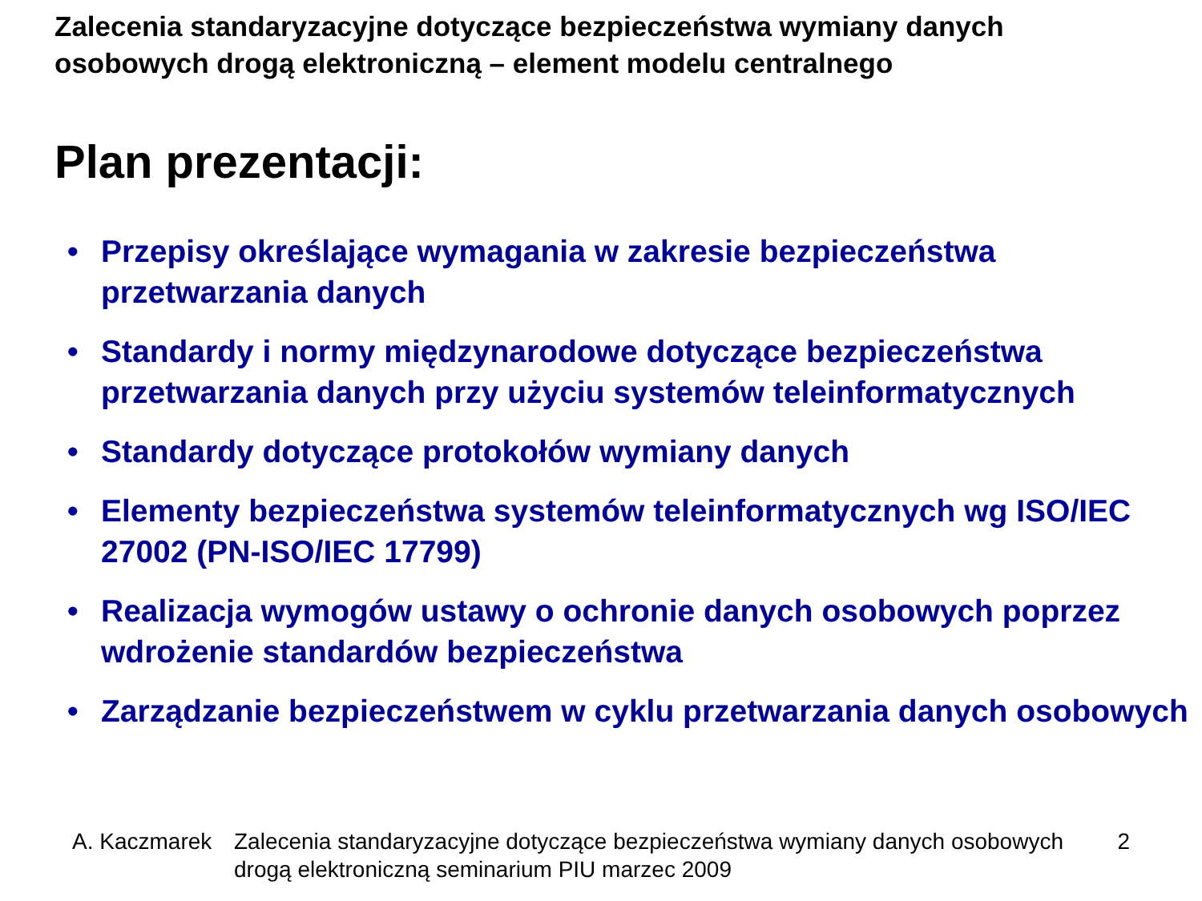Zalecenia standaryzacyjne dotyczące bezpieczeństwa wymiany danych osobowych drogą elektroniczną – element modelu centralnego
Plan prezentacji:
• Przepisy określające wymagania w zakresie bezpieczeństwa przetwarzania danych
• Standardy i normy międzynarodowe dotyczące bezpieczeństwa przetwarzania danych przy użyciu systemów teleinformatycznych
• Standardy dotyczące protokołów wymiany danych
• Elementy bezpieczeństwa systemów teleinformatycznych wg ISO/IEC 27002 (PN-ISO/IEC 17799)
• Realizacja wymogów ustawy o ochronie danych osobowych poprzez wdrożenie standardów bezpieczeństwa
• Zarządzanie bezpieczeństwem w cyklu przetwarzania danych osobowych
A. Kaczmarek Zalecenia standaryzacyjne dotyczące bezpieczeństwa wymiany danych osobowych drogą elektroniczną seminarium PIU marzec 2009 2